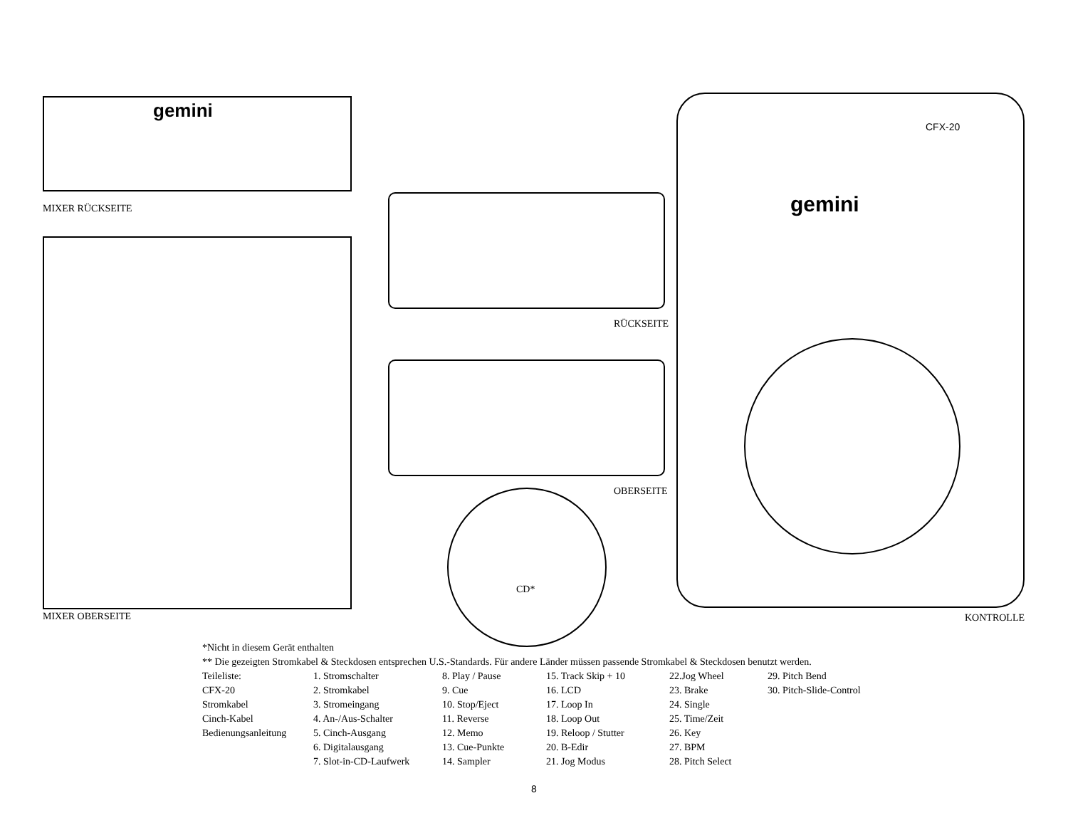MIXER RÜCKSEITE
RÜCKSEITE
OBERSEITE
CD*
MIXER OBERSEITE KONTROLLE
CFX-20
gemini
gemini
*Nicht in diesem Gerät enthalten
** Die gezeigten Stromkabel & Steckdosen entsprechen U.S.-Standards. Für andere Länder müssen passende Stromkabel & Steckdosen benutzt werden.
Teileliste:
CFX-20
Stromkabel
Cinch-Kabel
Bedienungsanleitung
1. Stromschalter
2. Stromkabel
3. Stromeingang
4. An-/Aus-Schalter
5. Cinch-Ausgang
6. Digitalausgang
7. Slot-in-CD-Laufwerk
8. Play / Pause
9. Cue
10. Stop/Eject
11. Reverse
12. Memo
13. Cue-Punkte
14. Sampler
15. Track Skip + 10
16. LCD
17. Loop In
18. Loop Out
19. Reloop / Stutter
20. B-Edir
21. Jog Modus
22.Jog Wheel
23. Brake
24. Single
25. Time/Zeit
26. Key
27. BPM
28. Pitch Select
29. Pitch Bend
30. Pitch-Slide-Control
8